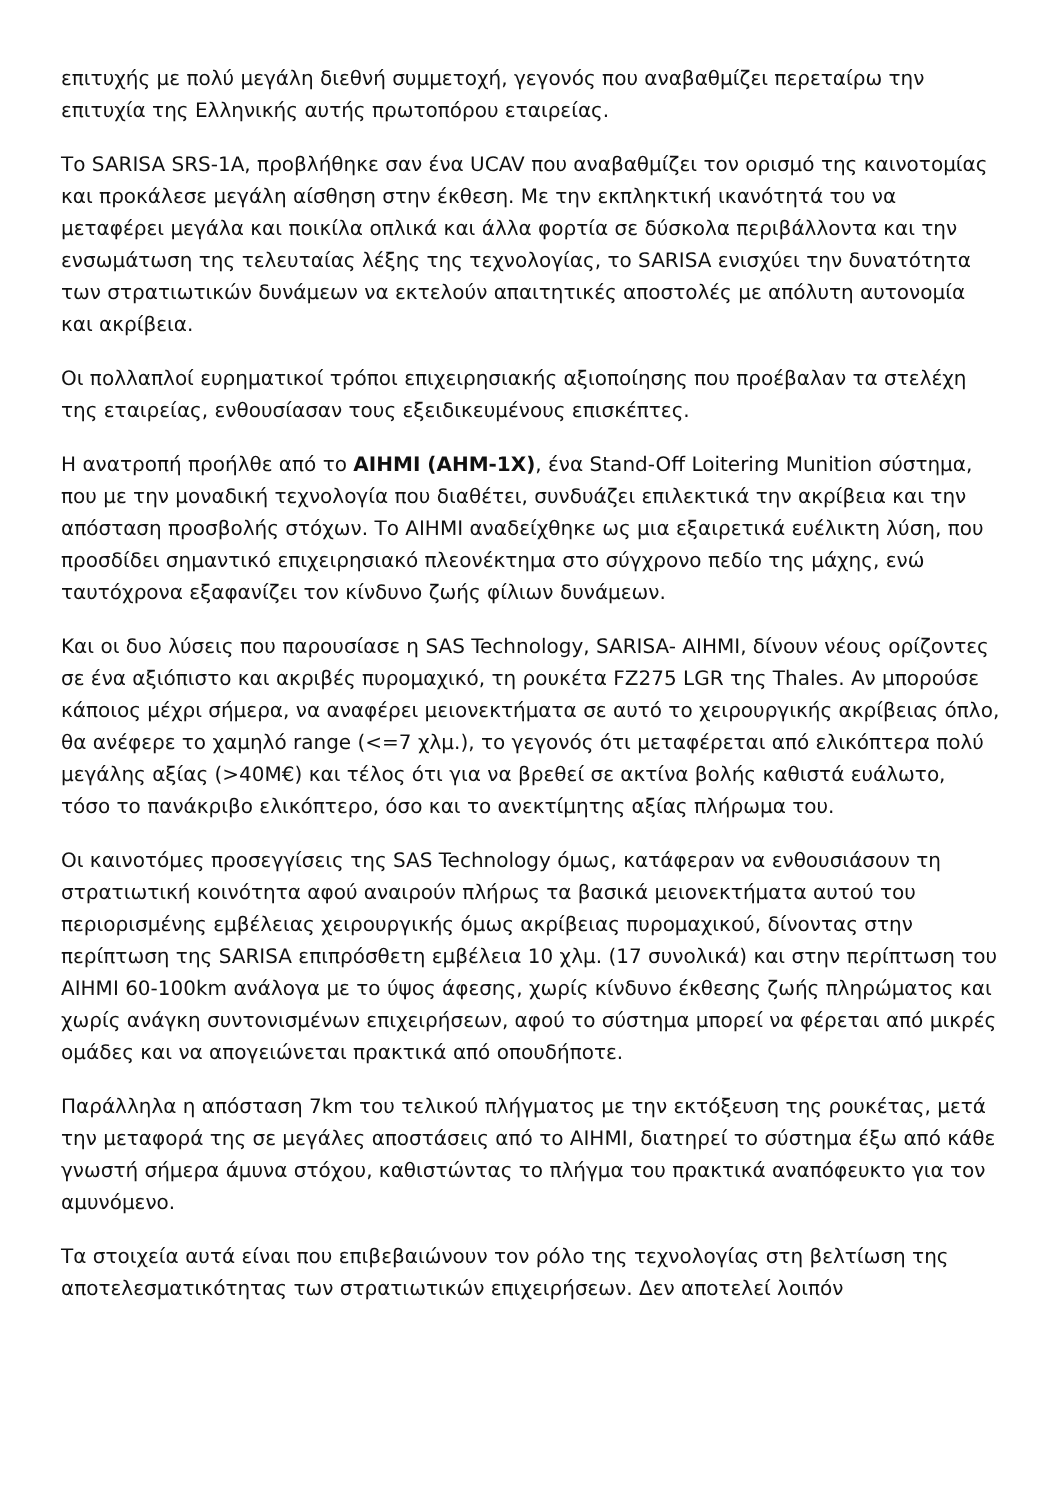επιτυχής με πολύ μεγάλη διεθνή συμμετοχή, γεγονός που αναβαθμίζει περεταίρω την επιτυχία της Ελληνικής αυτής πρωτοπόρου εταιρείας.
Το SARISA SRS-1A, προβλήθηκε σαν ένα UCAV που αναβαθμίζει τον ορισμό της καινοτομίας και προκάλεσε μεγάλη αίσθηση στην έκθεση. Με την εκπληκτική ικανότητά του να μεταφέρει μεγάλα και ποικίλα οπλικά και άλλα φορτία σε δύσκολα περιβάλλοντα και την ενσωμάτωση της τελευταίας λέξης της τεχνολογίας, το SARISA ενισχύει την δυνατότητα των στρατιωτικών δυνάμεων να εκτελούν απαιτητικές αποστολές με απόλυτη αυτονομία και ακρίβεια.
Οι πολλαπλοί ευρηματικοί τρόποι επιχειρησιακής αξιοποίησης που προέβαλαν τα στελέχη της εταιρείας, ενθουσίασαν τους εξειδικευμένους επισκέπτες.
Η ανατροπή προήλθε από το AIHMI (AHM-1X), ένα Stand-Off Loitering Munition σύστημα, που με την μοναδική τεχνολογία που διαθέτει, συνδυάζει επιλεκτικά την ακρίβεια και την απόσταση προσβολής στόχων. Το AIHMI αναδείχθηκε ως μια εξαιρετικά ευέλικτη λύση, που προσδίδει σημαντικό επιχειρησιακό πλεονέκτημα στο σύγχρονο πεδίο της μάχης, ενώ ταυτόχρονα εξαφανίζει τον κίνδυνο ζωής φίλιων δυνάμεων.
Και οι δυο λύσεις που παρουσίασε η SAS Technology, SARISA- AIHMI, δίνουν νέους ορίζοντες σε ένα αξιόπιστο και ακριβές πυρομαχικό, τη ρουκέτα FZ275 LGR της Thales. Αν μπορούσε κάποιος μέχρι σήμερα, να αναφέρει μειονεκτήματα σε αυτό το χειρουργικής ακρίβειας όπλο, θα ανέφερε το χαμηλό range (<=7 χλμ.), το γεγονός ότι μεταφέρεται από ελικόπτερα πολύ μεγάλης αξίας (>40Μ€) και τέλος ότι για να βρεθεί σε ακτίνα βολής καθιστά ευάλωτο, τόσο το πανάκριβο ελικόπτερο, όσο και το ανεκτίμητης αξίας πλήρωμα του.
Οι καινοτόμες προσεγγίσεις της SAS Technology όμως, κατάφεραν να ενθουσιάσουν τη στρατιωτική κοινότητα αφού αναιρούν πλήρως τα βασικά μειονεκτήματα αυτού του περιορισμένης εμβέλειας χειρουργικής όμως ακρίβειας πυρομαχικού, δίνοντας στην περίπτωση της SARISA επιπρόσθετη εμβέλεια 10 χλμ. (17 συνολικά) και στην περίπτωση του AIHMI 60-100km ανάλογα με το ύψος άφεσης, χωρίς κίνδυνο έκθεσης ζωής πληρώματος και χωρίς ανάγκη συντονισμένων επιχειρήσεων, αφού το σύστημα μπορεί να φέρεται από μικρές ομάδες και να απογειώνεται πρακτικά από οπουδήποτε.
Παράλληλα η απόσταση 7km του τελικού πλήγματος με την εκτόξευση της ρουκέτας, μετά την μεταφορά της σε μεγάλες αποστάσεις από το AIHMI, διατηρεί το σύστημα έξω από κάθε γνωστή σήμερα άμυνα στόχου, καθιστώντας το πλήγμα του πρακτικά αναπόφευκτο για τον αμυνόμενο.
Τα στοιχεία αυτά είναι που επιβεβαιώνουν τον ρόλο της τεχνολογίας στη βελτίωση της αποτελεσματικότητας των στρατιωτικών επιχειρήσεων. Δεν αποτελεί λοιπόν